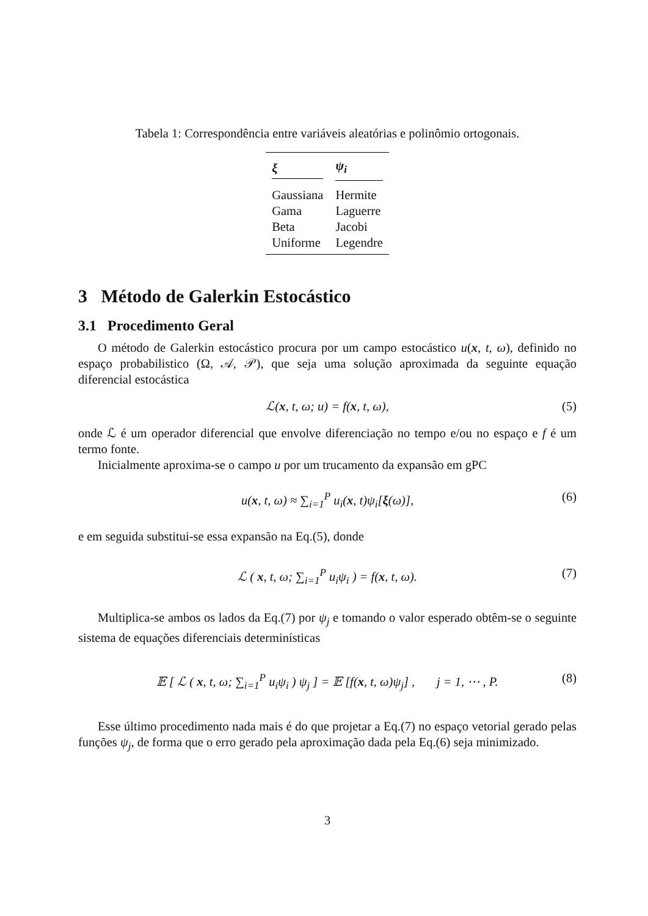Tabela 1: Correspondência entre variáveis aleatórias e polinômio ortogonais.
| ξ | ψ<sub>i</sub> |
| --- | --- |
| Gaussiana | Hermite |
| Gama | Laguerre |
| Beta | Jacobi |
| Uniforme | Legendre |
3 Método de Galerkin Estocástico
3.1 Procedimento Geral
O método de Galerkin estocástico procura por um campo estocástico u(x, t, ω), definido no espaço probabilistico (Ω, 𝒜, 𝒫), que seja uma solução aproximada da seguinte equação diferencial estocástica
ℒ(x, t, ω; u) = f(x, t, ω), (5)
onde ℒ é um operador diferencial que envolve diferenciação no tempo e/ou no espaço e f é um termo fonte.
Inicialmente aproxima-se o campo u por um trucamento da expansão em gPC
u(x, t, ω) ≈ ∑<sub>i=1</sub><sup>P</sup> u<sub>i</sub>(x, t)ψ<sub>i</sub>[ξ(ω)], (6)
e em seguida substitui-se essa expansão na Eq.(5), donde
ℒ ( x, t, ω; ∑<sub>i=1</sub><sup>P</sup> u<sub>i</sub>ψ<sub>i</sub> ) = f(x, t, ω). (7)
Multiplica-se ambos os lados da Eq.(7) por ψ<sub>j</sub> e tomando o valor esperado obtêm-se o seguinte sistema de equações diferenciais determinísticas
𝔼 [ ℒ ( x, t, ω; ∑<sub>i=1</sub><sup>P</sup> u<sub>i</sub>ψ<sub>i</sub> ) ψ<sub>j</sub> ] = 𝔼 [f(x, t, ω)ψ<sub>j</sub>] , j = 1, ⋯ , P. (8)
Esse último procedimento nada mais é do que projetar a Eq.(7) no espaço vetorial gerado pelas funções ψ<sub>j</sub>, de forma que o erro gerado pela aproximação dada pela Eq.(6) seja minimizado.
3